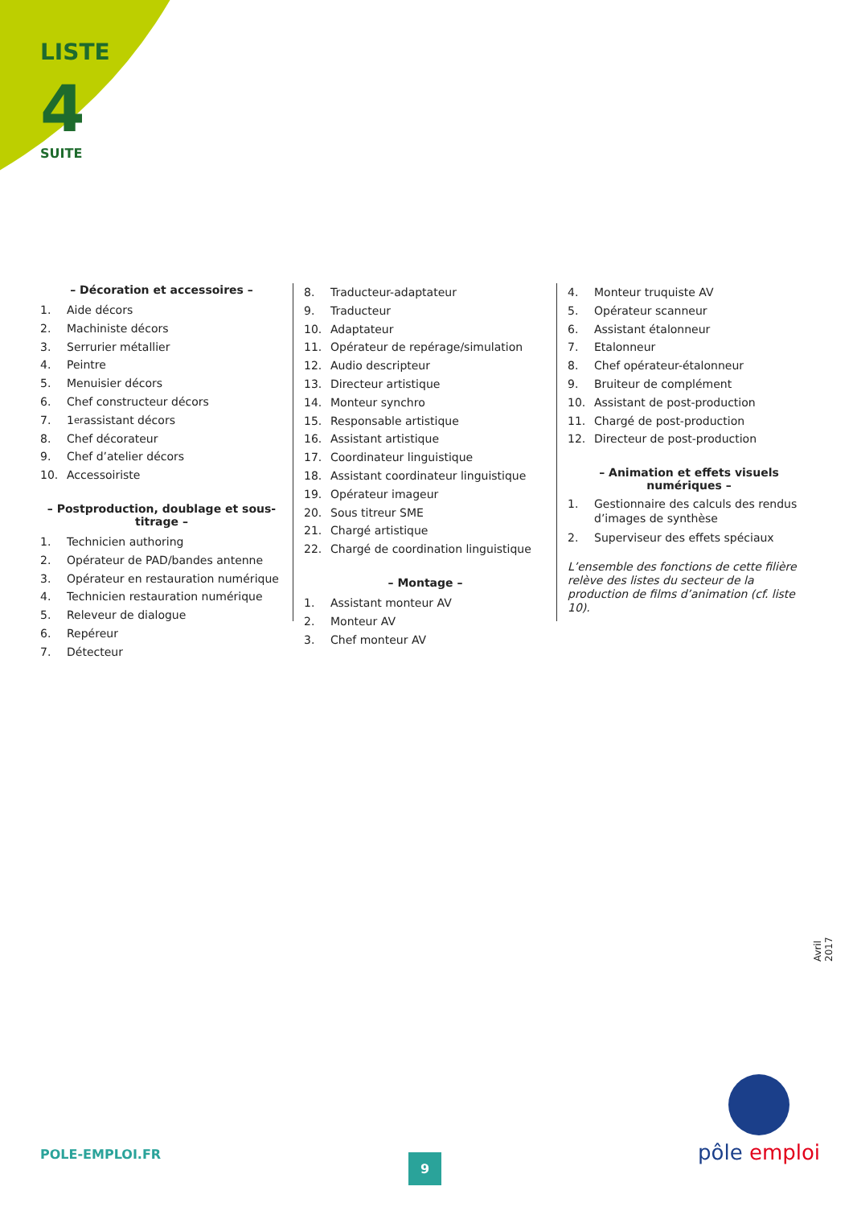LISTE
4
SUITE
– Décoration et accessoires –
1. Aide décors
2. Machiniste décors
3. Serrurier métallier
4. Peintre
5. Menuisier décors
6. Chef constructeur décors
7. 1<sup>er</sup> assistant décors
8. Chef décorateur
9. Chef d’atelier décors
10. Accessoiriste
– Postproduction, doublage et sous-titrage –
1. Technicien authoring
2. Opérateur de PAD/bandes antenne
3. Opérateur en restauration numérique
4. Technicien restauration numérique
5. Releveur de dialogue
6. Repéreur
7. Détecteur
8. Traducteur-adaptateur
9. Traducteur
10. Adaptateur
11. Opérateur de repérage/simulation
12. Audio descripteur
13. Directeur artistique
14. Monteur synchro
15. Responsable artistique
16. Assistant artistique
17. Coordinateur linguistique
18. Assistant coordinateur linguistique
19. Opérateur imageur
20. Sous titreur SME
21. Chargé artistique
22. Chargé de coordination linguistique
– Montage –
1. Assistant monteur AV
2. Monteur AV
3. Chef monteur AV
4. Monteur truquiste AV
5. Opérateur scanneur
6. Assistant étalonneur
7. Etalonneur
8. Chef opérateur-étalonneur
9. Bruiteur de complément
10. Assistant de post-production
11. Chargé de post-production
12. Directeur de post-production
– Animation et effets visuels numériques –
1. Gestionnaire des calculs des rendus d’images de synthèse
2. Superviseur des effets spéciaux
L’ensemble des fonctions de cette filière relève des listes du secteur de la production de films d’animation (cf. liste 10).
Avril 2017
POLE-EMPLOI.FR 9
pôle emploi